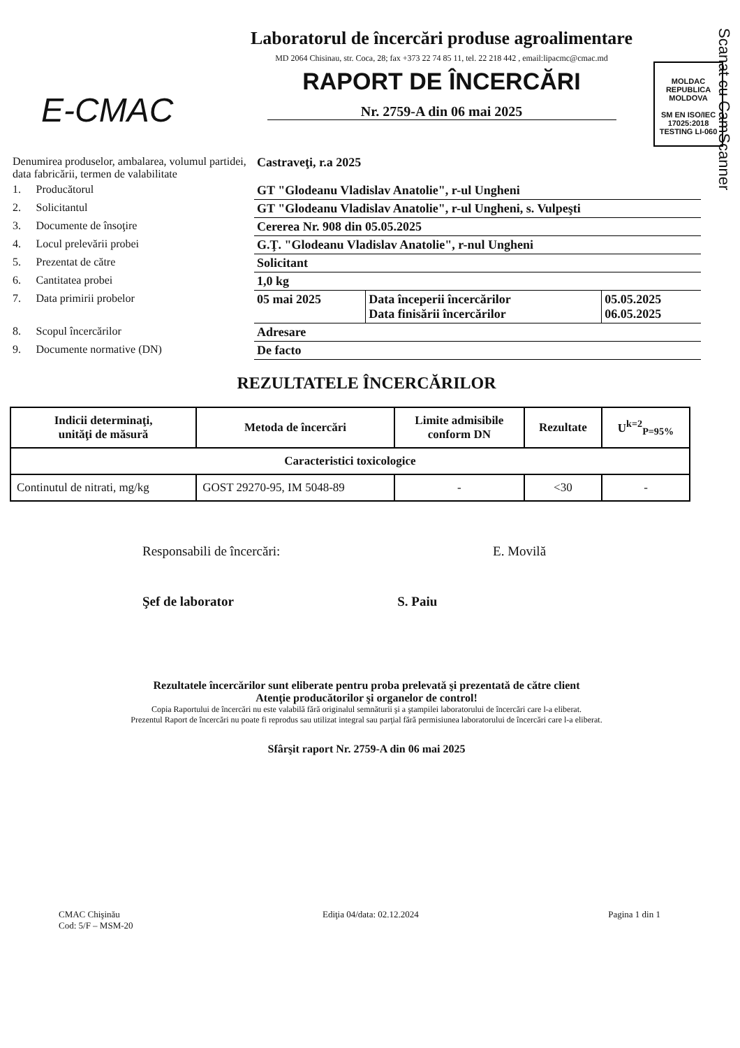Scanat cu CamScanner
E-CMAC
Laboratorul de încercări produse agroalimentare
MD 2064 Chisinau, str. Coca, 28; fax +373 22 74 85 11, tel. 22 218 442 , email:lipacmc@cmac.md
RAPORT DE ÎNCERCĂRI
Nr. 2759-A din 06 mai 2025
MOLDAC
REPUBLICA MOLDOVA
SM EN ISO/IEC 17025:2018
TESTING LI-060
| Denumirea produselor, ambalarea, volumul partidei, data fabricării, termen de valabilitate | | Castraveţi, r.a 2025 | | |
| 1. | Producătorul | GT "Glodeanu Vladislav Anatolie", r-ul Ungheni | | |
| 2. | Solicitantul | GT "Glodeanu Vladislav Anatolie", r-ul Ungheni, s. Vulpeşti | | |
| 3. | Documente de însoţire | Cererea Nr. 908 din 05.05.2025 | | |
| 4. | Locul prelevării probei | G.Ţ. "Glodeanu Vladislav Anatolie", r-nul Ungheni | | |
| 5. | Prezentat de către | Solicitant | | |
| 6. | Cantitatea probei | 1,0 kg | | |
| 7. | Data primirii probelor | 05 mai 2025 | Data începerii încercărilor Data finisării încercărilor | 05.05.2025 06.05.2025 |
| 8. | Scopul încercărilor | Adresare | | |
| 9. | Documente normative (DN) | De facto | | |
REZULTATELE ÎNCERCĂRILOR
| Indicii determinaţi, unităţi de măsură | Metoda de încercări | Limite admisibile conform DN | Rezultate | U<sup>k=2</sup><sub>P=95%</sub> |
| --- | --- | --- | --- | --- |
| Caracteristici toxicologice | | | | |
| Continutul de nitrati, mg/kg | GOST 29270-95, IM 5048-89 | - | <30 | - |
Responsabili de încercări: E. Movilă
Şef de laborator S. Paiu
Rezultatele încercărilor sunt eliberate pentru proba prelevată şi prezentată de către client
Atenţie producătorilor şi organelor de control!
Copia Raportului de încercări nu este valabilă fără originalul semnăturii şi a ştampilei laboratorului de încercări care l-a eliberat.
Prezentul Raport de încercări nu poate fi reprodus sau utilizat integral sau parţial fără permisiunea laboratorului de încercări care l-a eliberat.
Sfârşit raport Nr. 2759-A din 06 mai 2025
CMAC Chişinău
Cod: 5/F – MSM-20
Ediţia 04/data: 02.12.2024 Pagina 1 din 1